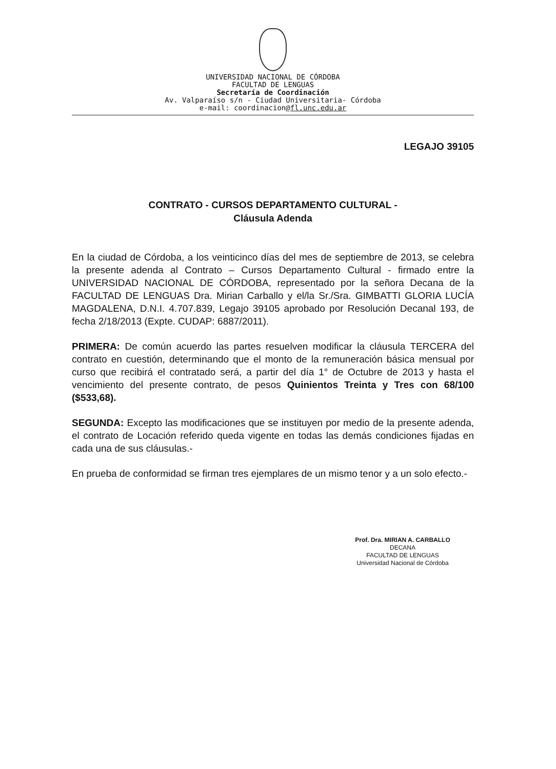UNIVERSIDAD NACIONAL DE CÓRDOBA
FACULTAD DE LENGUAS
Secretaría de Coordinación
Av. Valparaíso s/n - Ciudad Universitaria- Córdoba
e-mail: coordinacion@fl.unc.edu.ar
LEGAJO 39105
CONTRATO - CURSOS DEPARTAMENTO CULTURAL -
Cláusula Adenda
En la ciudad de Córdoba, a los veinticinco días del mes de septiembre de 2013, se celebra la presente adenda al Contrato – Cursos Departamento Cultural - firmado entre la UNIVERSIDAD NACIONAL DE CÓRDOBA, representado por la señora Decana de la FACULTAD DE LENGUAS Dra. Mirian Carballo y el/la Sr./Sra. GIMBATTI GLORIA LUCÍA MAGDALENA, D.N.I. 4.707.839, Legajo 39105 aprobado por Resolución Decanal 193, de fecha 2/18/2013 (Expte. CUDAP: 6887/2011).
PRIMERA: De común acuerdo las partes resuelven modificar la cláusula TERCERA del contrato en cuestión, determinando que el monto de la remuneración básica mensual por curso que recibirá el contratado será, a partir del día 1° de Octubre de 2013 y hasta el vencimiento del presente contrato, de pesos Quinientos Treinta y Tres con 68/100 ($533,68).
SEGUNDA: Excepto las modificaciones que se instituyen por medio de la presente adenda, el contrato de Locación referido queda vigente en todas las demás condiciones fijadas en cada una de sus cláusulas.-
En prueba de conformidad se firman tres ejemplares de un mismo tenor y a un solo efecto.-
Prof. Dra. MIRIAN A. CARBALLO
DECANA
FACULTAD DE LENGUAS
Universidad Nacional de Córdoba